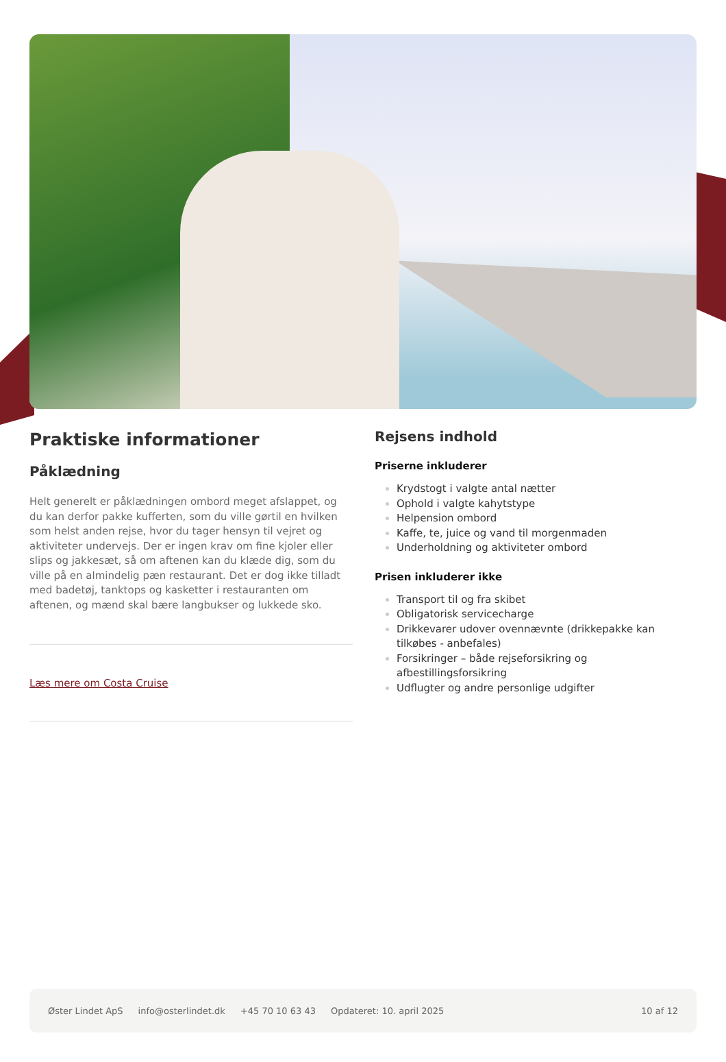Praktiske informationer
Påklædning
Helt generelt er påklædningen ombord meget afslappet, og du kan derfor pakke kufferten, som du ville gørtil en hvilken som helst anden rejse, hvor du tager hensyn til vejret og aktiviteter undervejs. Der er ingen krav om fine kjoler eller slips og jakkesæt, så om aftenen kan du klæde dig, som du ville på en almindelig pæn restaurant. Det er dog ikke tilladt med badetøj, tanktops og kasketter i restauranten om aftenen, og mænd skal bære langbukser og lukkede sko.
Læs mere om Costa Cruise
Rejsens indhold
Priserne inkluderer
Krydstogt i valgte antal nætter
Ophold i valgte kahytstype
Helpension ombord
Kaffe, te, juice og vand til morgenmaden
Underholdning og aktiviteter ombord
Prisen inkluderer ikke
Transport til og fra skibet
Obligatorisk servicecharge
Drikkevarer udover ovennævnte (drikkepakke kan tilkøbes - anbefales)
Forsikringer – både rejseforsikring og afbestillingsforsikring
Udflugter og andre personlige udgifter
Øster Lindet ApS info@osterlindet.dk +45 70 10 63 43 Opdateret: 10. april 2025 10 af 12